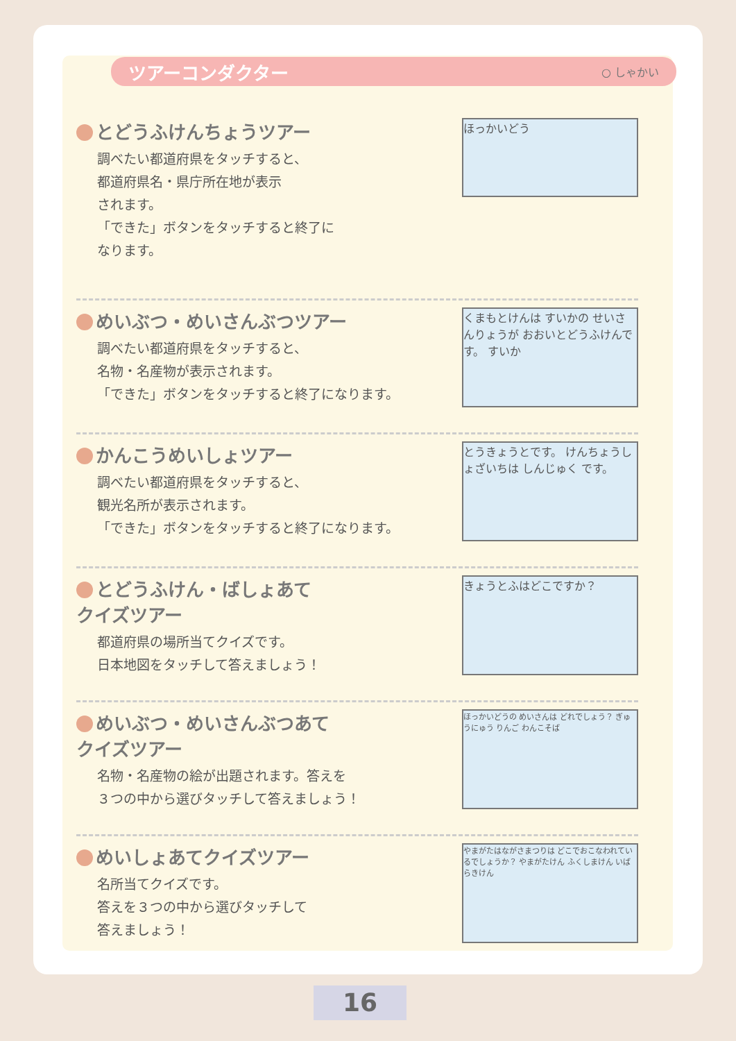ツアーコンダクター
○ しゃかい
とどうふけんちょうツアー
調べたい都道府県をタッチすると、
都道府県名・県庁所在地が表示
されます。
「できた」ボタンをタッチすると終了に
なります。
ほっかいどう
めいぶつ・めいさんぶつツアー
調べたい都道府県をタッチすると、
名物・名産物が表示されます。
「できた」ボタンをタッチすると終了になります。
くまもとけんは すいかの せいさんりょうが おおいとどうふけんです。 すいか
かんこうめいしょツアー
調べたい都道府県をタッチすると、
観光名所が表示されます。
「できた」ボタンをタッチすると終了になります。
とうきょうとです。 けんちょうしょざいちは しんじゅく です。
とどうふけん・ばしょあて
クイズツアー
都道府県の場所当てクイズです。
日本地図をタッチして答えましょう！
きょうとふはどこですか？
めいぶつ・めいさんぶつあて
クイズツアー
名物・名産物の絵が出題されます。答えを
３つの中から選びタッチして答えましょう！
ほっかいどうの めいさんは どれでしょう？ ぎゅうにゅう りんご わんこそば
めいしょあてクイズツアー
名所当てクイズです。
答えを３つの中から選びタッチして
答えましょう！
やまがたはながさまつりは どこでおこなわれているでしょうか？ やまがたけん ふくしまけん いばらきけん
16